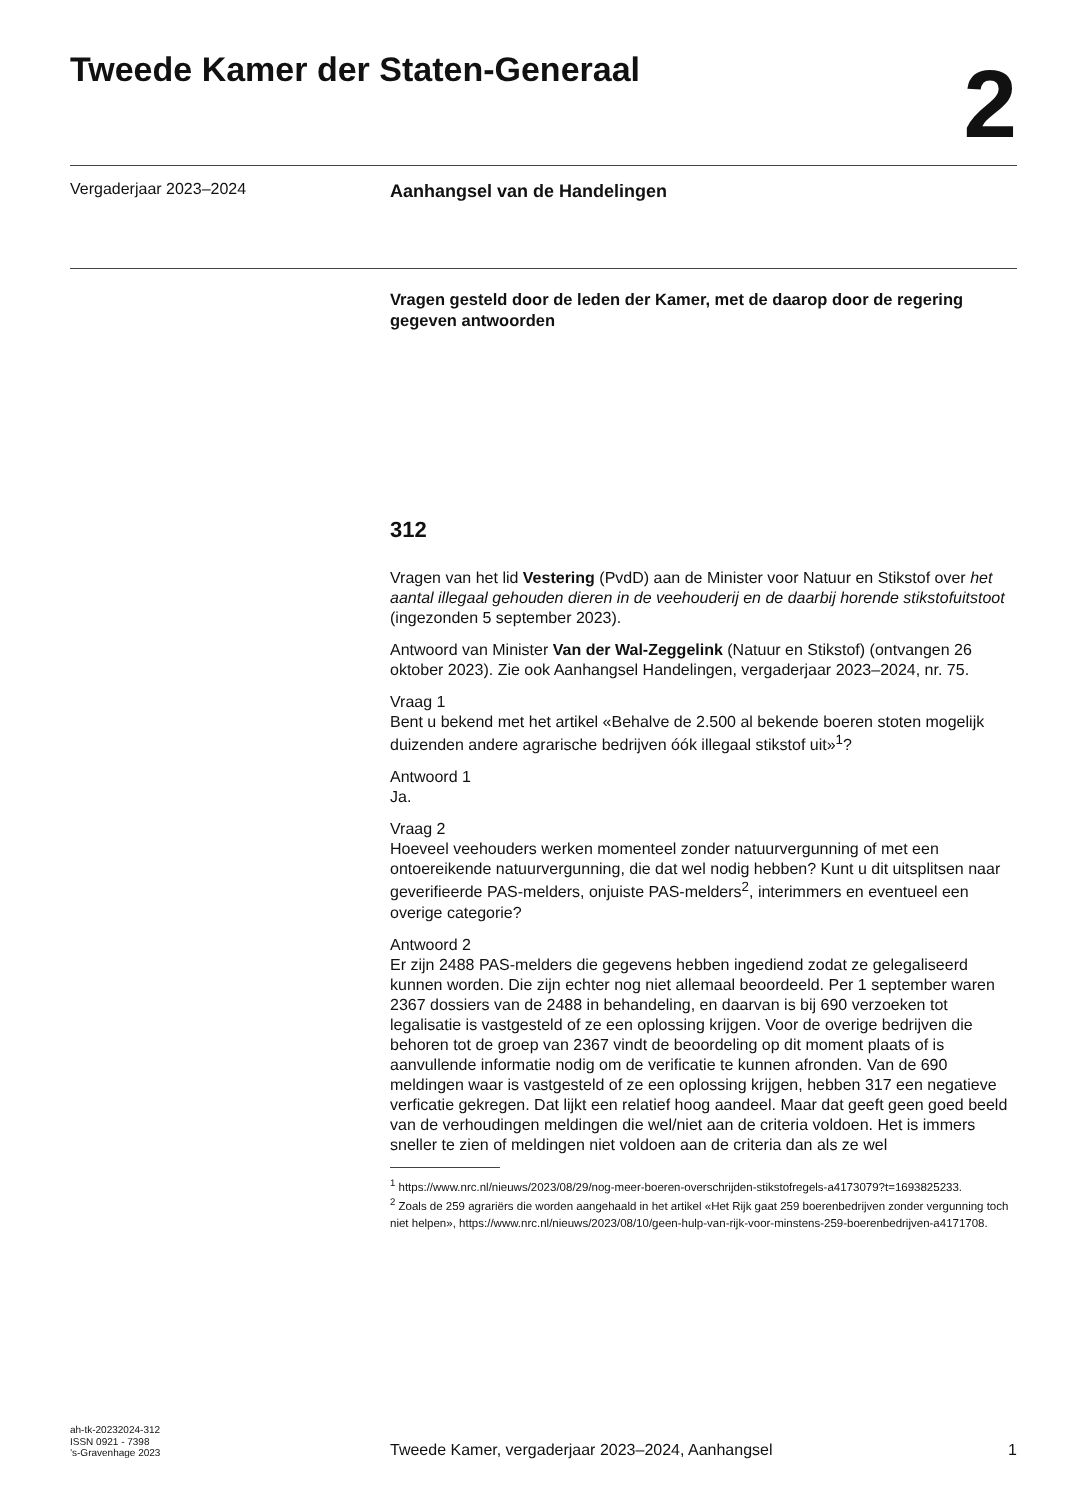Tweede Kamer der Staten-Generaal
2
Vergaderjaar 2023–2024
Aanhangsel van de Handelingen
Vragen gesteld door de leden der Kamer, met de daarop door de regering gegeven antwoorden
312
Vragen van het lid Vestering (PvdD) aan de Minister voor Natuur en Stikstof over het aantal illegaal gehouden dieren in de veehouderij en de daarbij horende stikstofuitstoot (ingezonden 5 september 2023).
Antwoord van Minister Van der Wal-Zeggelink (Natuur en Stikstof) (ontvangen 26 oktober 2023). Zie ook Aanhangsel Handelingen, vergaderjaar 2023–2024, nr. 75.
Vraag 1
Bent u bekend met het artikel «Behalve de 2.500 al bekende boeren stoten mogelijk duizenden andere agrarische bedrijven óók illegaal stikstof uit»<sup>1</sup>?
Antwoord 1
Ja.
Vraag 2
Hoeveel veehouders werken momenteel zonder natuurvergunning of met een ontoereikende natuurvergunning, die dat wel nodig hebben? Kunt u dit uitsplitsen naar geverifieerde PAS-melders, onjuiste PAS-melders<sup>2</sup>, interimmers en eventueel een overige categorie?
Antwoord 2
Er zijn 2488 PAS-melders die gegevens hebben ingediend zodat ze gelegaliseerd kunnen worden. Die zijn echter nog niet allemaal beoordeeld. Per 1 september waren 2367 dossiers van de 2488 in behandeling, en daarvan is bij 690 verzoeken tot legalisatie is vastgesteld of ze een oplossing krijgen. Voor de overige bedrijven die behoren tot de groep van 2367 vindt de beoordeling op dit moment plaats of is aanvullende informatie nodig om de verificatie te kunnen afronden. Van de 690 meldingen waar is vastgesteld of ze een oplossing krijgen, hebben 317 een negatieve verficatie gekregen. Dat lijkt een relatief hoog aandeel. Maar dat geeft geen goed beeld van de verhoudingen meldingen die wel/niet aan de criteria voldoen. Het is immers sneller te zien of meldingen niet voldoen aan de criteria dan als ze wel
<sup>1</sup> https://www.nrc.nl/nieuws/2023/08/29/nog-meer-boeren-overschrijden-stikstofregels-a4173079?t=1693825233.
<sup>2</sup> Zoals de 259 agrariërs die worden aangehaald in het artikel «Het Rijk gaat 259 boerenbedrijven zonder vergunning toch niet helpen», https://www.nrc.nl/nieuws/2023/08/10/geen-hulp-van-rijk-voor-minstens-259-boerenbedrijven-a4171708.
ah-tk-20232024-312
ISSN 0921 - 7398
’s-Gravenhage 2023
Tweede Kamer, vergaderjaar 2023–2024, Aanhangsel
1